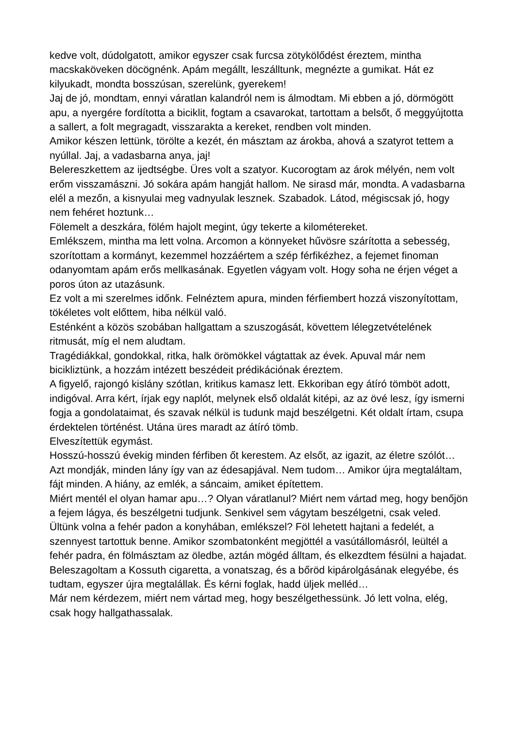kedve volt, dúdolgatott, amikor egyszer csak furcsa zötykölődést éreztem, mintha macskaköveken döcögnénk. Apám megállt, leszálltunk, megnézte a gumikat. Hát ez kilyukadt, mondta bosszúsan, szerelünk, gyerekem!
Jaj de jó, mondtam, ennyi váratlan kalandról nem is álmodtam. Mi ebben a jó, dörmögött apu, a nyergére fordította a biciklit, fogtam a csavarokat, tartottam a belsőt, ő meggyújtotta a sallert, a folt megragadt, visszarakta a kereket, rendben volt minden.
Amikor készen lettünk, törölte a kezét, én másztam az árokba, ahová a szatyrot tettem a nyúllal. Jaj, a vadasbarna anya, jaj!
Belereszkettem az ijedtségbe. Üres volt a szatyor. Kucorogtam az árok mélyén, nem volt erőm visszamászni. Jó sokára apám hangját hallom. Ne sirasd már, mondta. A vadasbarna elél a mezőn, a kisnyulai meg vadnyulak lesznek. Szabadok. Látod, mégiscsak jó, hogy nem fehéret hoztunk…
Fölemelt a deszkára, fölém hajolt megint, úgy tekerte a kilométereket.
Emlékszem, mintha ma lett volna. Arcomon a könnyeket hűvösre szárította a sebesség, szorítottam a kormányt, kezemmel hozzáértem a szép férfikézhez, a fejemet finoman odanyomtam apám erős mellkasának. Egyetlen vágyam volt. Hogy soha ne érjen véget a poros úton az utazásunk.
Ez volt a mi szerelmes időnk. Felnéztem apura, minden férfiembert hozzá viszonyítottam, tökéletes volt előttem, hiba nélkül való.
Esténként a közös szobában hallgattam a szuszogását, követtem lélegzetvételének ritmusát, míg el nem aludtam.
Tragédiákkal, gondokkal, ritka, halk örömökkel vágtattak az évek. Apuval már nem bicikliztünk, a hozzám intézett beszédeit prédikációnak éreztem.
A figyelő, rajongó kislány szótlan, kritikus kamasz lett. Ekkoriban egy átíró tömböt adott, indigóval. Arra kért, írjak egy naplót, melynek első oldalát kitépi, az az övé lesz, így ismerni fogja a gondolataimat, és szavak nélkül is tudunk majd beszélgetni. Két oldalt írtam, csupa érdektelen történést. Utána üres maradt az átíró tömb.
Elveszítettük egymást.
Hosszú-hosszú évekig minden férfiben őt kerestem. Az elsőt, az igazit, az életre szólót… Azt mondják, minden lány így van az édesapjával. Nem tudom… Amikor újra megtaláltam, fájt minden. A hiány, az emlék, a sáncaim, amiket építettem.
Miért mentél el olyan hamar apu…? Olyan váratlanul? Miért nem vártad meg, hogy benőjön a fejem lágya, és beszélgetni tudjunk. Senkivel sem vágytam beszélgetni, csak veled. Ültünk volna a fehér padon a konyhában, emlékszel? Föl lehetett hajtani a fedelét, a szennyest tartottuk benne. Amikor szombatonként megjöttél a vasútállomásról, leültél a fehér padra, én fölmásztam az öledbe, aztán mögéd álltam, és elkezdtem fésülni a hajadat. Beleszagoltam a Kossuth cigaretta, a vonatszag, és a bőröd kipárolgásának elegyébe, és tudtam, egyszer újra megtalállak. És kérni foglak, hadd üljek melléd…
Már nem kérdezem, miért nem vártad meg, hogy beszélgethessünk. Jó lett volna, elég, csak hogy hallgathassalak.